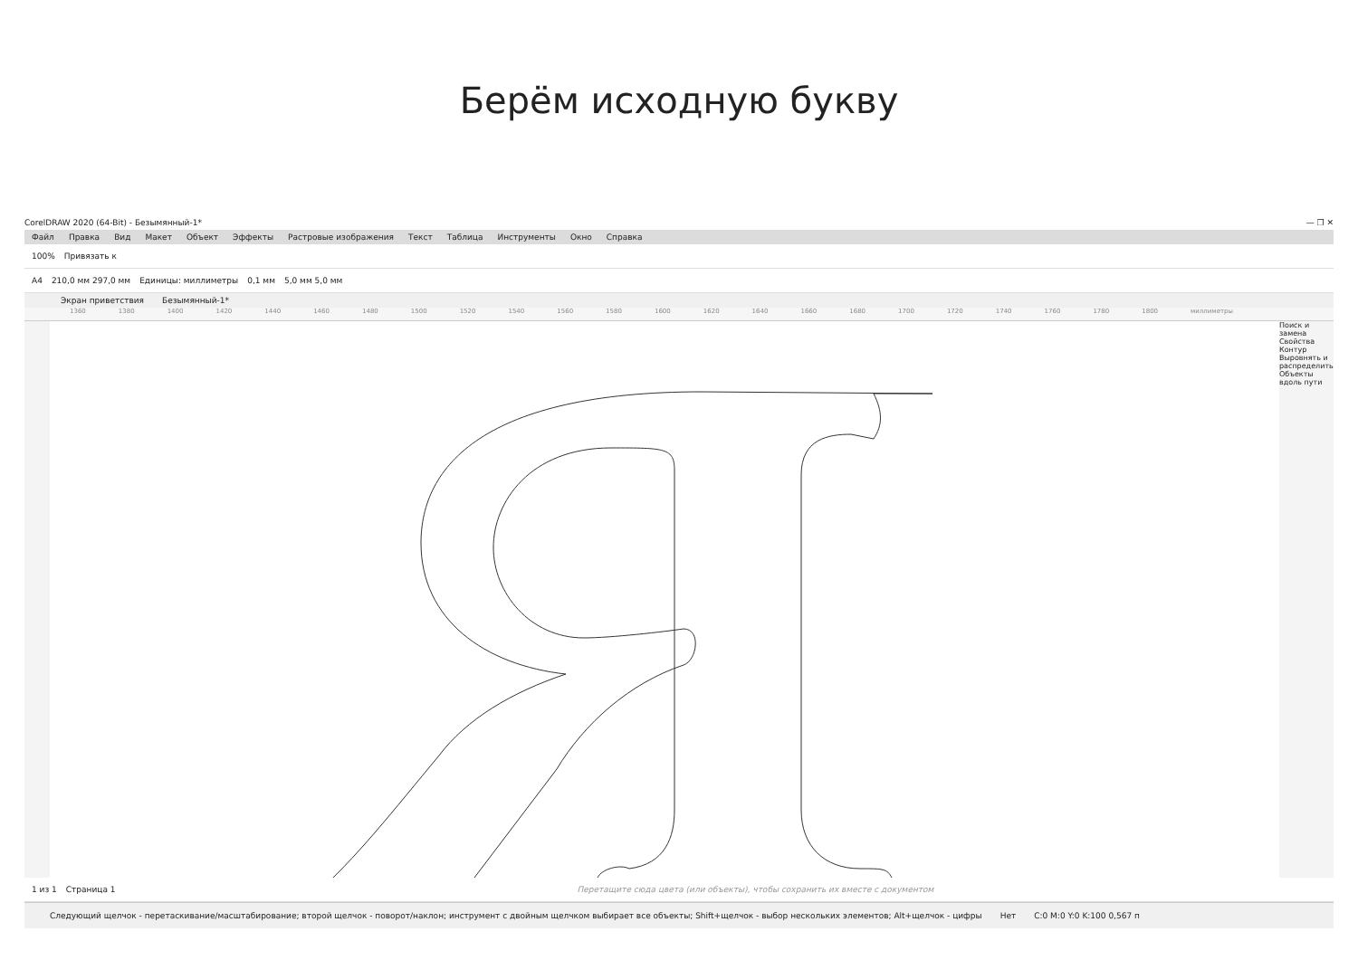Берём исходную букву
CorelDRAW 2020 (64-Bit) - Безымянный-1* — ❐ ✕
Файл Правка Вид Макет Объект Эффекты Растровые изображения Текст Таблица Инструменты Окно Справка
100% Привязать к
A4 210,0 мм 297,0 мм Единицы: миллиметры 0,1 мм 5,0 мм 5,0 мм
Экран приветствия Безымянный-1*
1360 1380 1400 1420 1440 1460 1480 1500 1520 1540 1560 1580 1600 1620 1640 1660 1680 1700 1720 1740 1760 1780 1800 миллиметры
Поиск и замена
Свойства
Контур
Выровнять и распределить
Объекты вдоль пути
1 из 1 Страница 1 Перетащите сюда цвета (или объекты), чтобы сохранить их вместе с документом
Следующий щелчок - перетаскивание/масштабирование; второй щелчок - поворот/наклон; инструмент с двойным щелчком выбирает все объекты; Shift+щелчок - выбор нескольких элементов; Alt+щелчок - цифры Нет C:0 M:0 Y:0 K:100 0,567 п